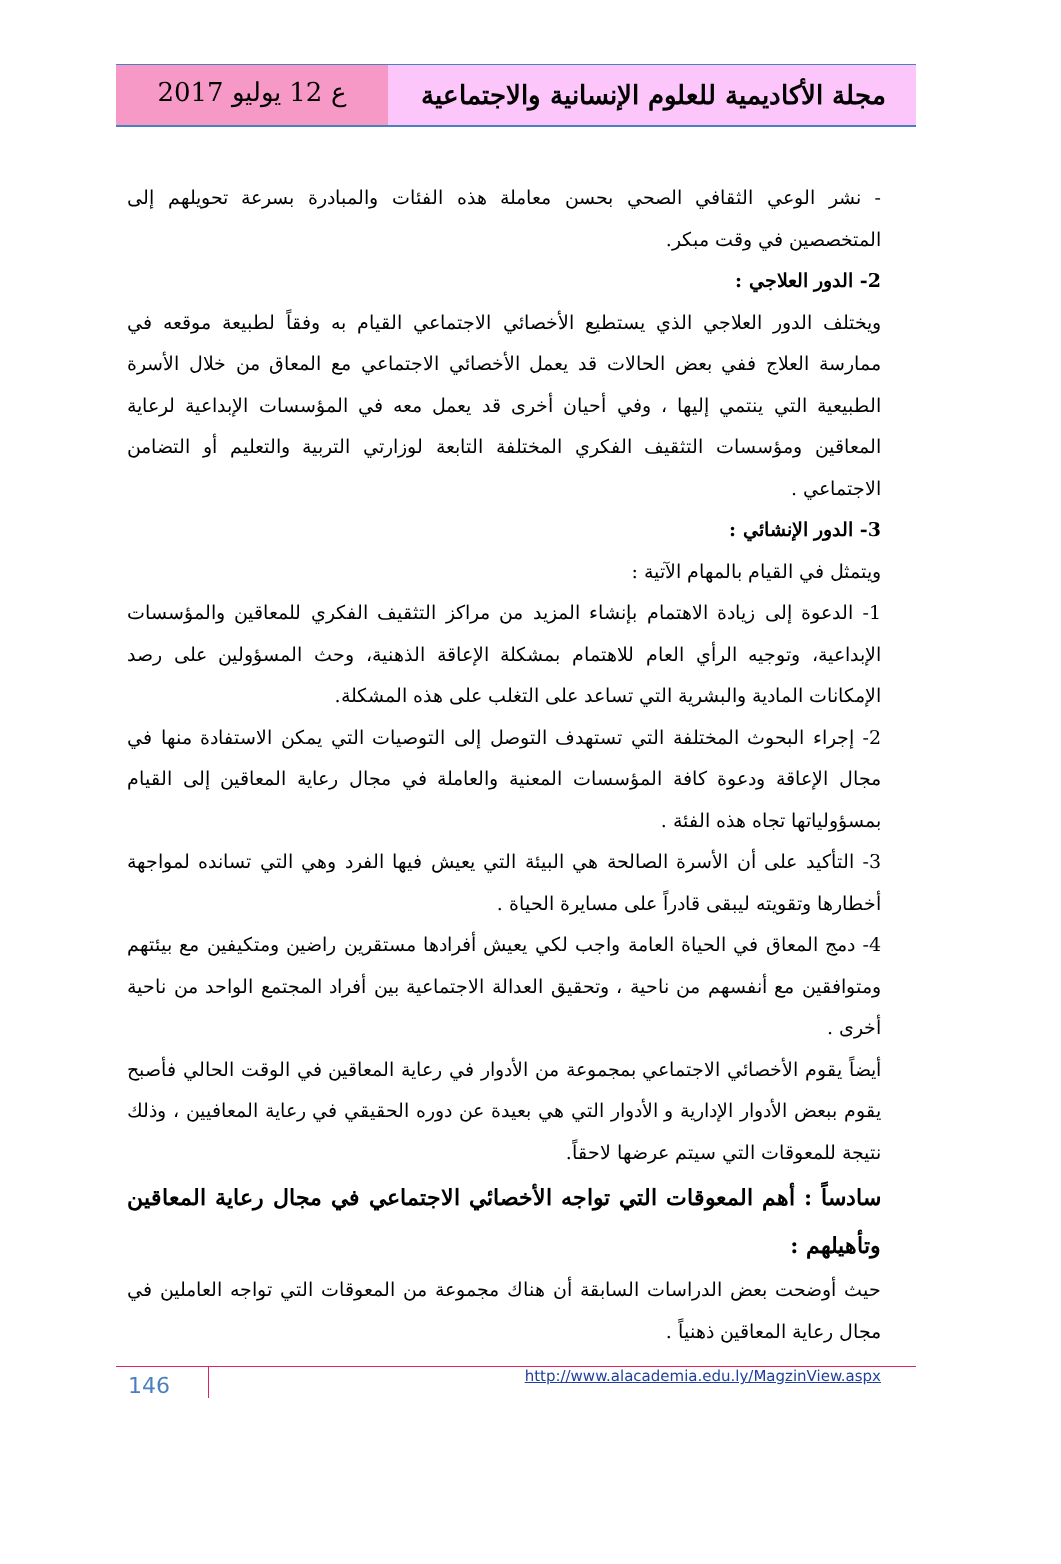ع 12 يوليو 2017
مجلة الأكاديمية للعلوم الإنسانية والاجتماعية
- نشر الوعي الثقافي الصحي بحسن معاملة هذه الفئات والمبادرة بسرعة تحويلهم إلى المتخصصين في وقت مبكر.
2- الدور العلاجي :
ويختلف الدور العلاجي الذي يستطيع الأخصائي الاجتماعي القيام به وفقاً لطبيعة موقعه في ممارسة العلاج ففي بعض الحالات قد يعمل الأخصائي الاجتماعي مع المعاق من خلال الأسرة الطبيعية التي ينتمي إليها ، وفي أحيان أخرى قد يعمل معه في المؤسسات الإبداعية لرعاية المعاقين ومؤسسات التثقيف الفكري المختلفة التابعة لوزارتي التربية والتعليم أو التضامن الاجتماعي .
3- الدور الإنشائي :
ويتمثل في القيام بالمهام الآتية :
1- الدعوة إلى زيادة الاهتمام بإنشاء المزيد من مراكز التثقيف الفكري للمعاقين والمؤسسات الإبداعية، وتوجيه الرأي العام للاهتمام بمشكلة الإعاقة الذهنية، وحث المسؤولين على رصد الإمكانات المادية والبشرية التي تساعد على التغلب على هذه المشكلة.
2- إجراء البحوث المختلفة التي تستهدف التوصل إلى التوصيات التي يمكن الاستفادة منها في مجال الإعاقة ودعوة كافة المؤسسات المعنية والعاملة في مجال رعاية المعاقين إلى القيام بمسؤولياتها تجاه هذه الفئة .
3- التأكيد على أن الأسرة الصالحة هي البيئة التي يعيش فيها الفرد وهي التي تسانده لمواجهة أخطارها وتقويته ليبقى قادراً على مسايرة الحياة .
4- دمج المعاق في الحياة العامة واجب لكي يعيش أفرادها مستقرين راضين ومتكيفين مع بيئتهم ومتوافقين مع أنفسهم من ناحية ، وتحقيق العدالة الاجتماعية بين أفراد المجتمع الواحد من ناحية أخرى .
أيضاً يقوم الأخصائي الاجتماعي بمجموعة من الأدوار في رعاية المعاقين في الوقت الحالي فأصبح يقوم ببعض الأدوار الإدارية و الأدوار التي هي بعيدة عن دوره الحقيقي في رعاية المعافيين ، وذلك نتيجة للمعوقات التي سيتم عرضها لاحقاً.
سادساً : أهم المعوقات التي تواجه الأخصائي الاجتماعي في مجال رعاية المعاقين وتأهيلهم :
حيث أوضحت بعض الدراسات السابقة أن هناك مجموعة من المعوقات التي تواجه العاملين في مجال رعاية المعاقين ذهنياً .
146
http://www.alacademia.edu.ly/MagzinView.aspx